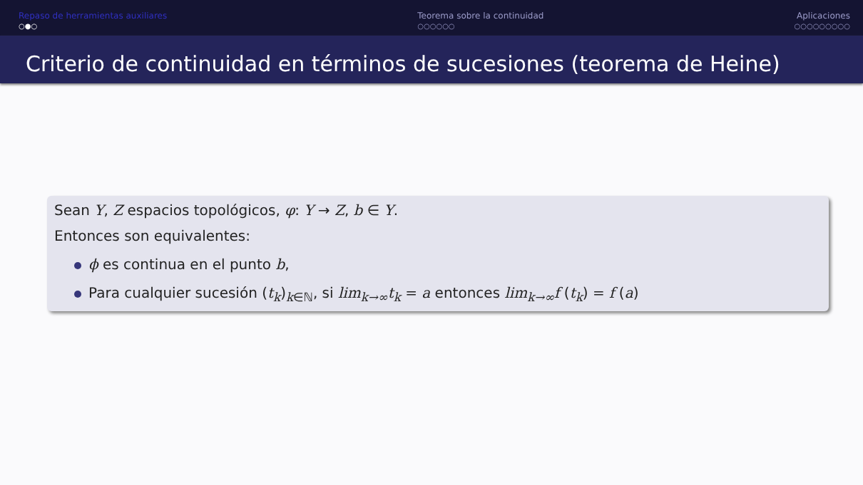Repaso de herramientas auxiliares
○●○
Teorema sobre la continuidad
○○○○○○
Aplicaciones
○○○○○○○○○
Criterio de continuidad en términos de sucesiones (teorema de Heine)
Sean Y, Z espacios topológicos, φ: Y → Z, b ∈ Y.
Entonces son equivalentes:
ϕ es continua en el punto b,
Para cualquier sucesión (t<sub>k</sub>)<sub>k∈ℕ</sub>, si lim<sub>k→∞</sub>t<sub>k</sub> = a entonces lim<sub>k→∞</sub>f (t<sub>k</sub>) = f (a)